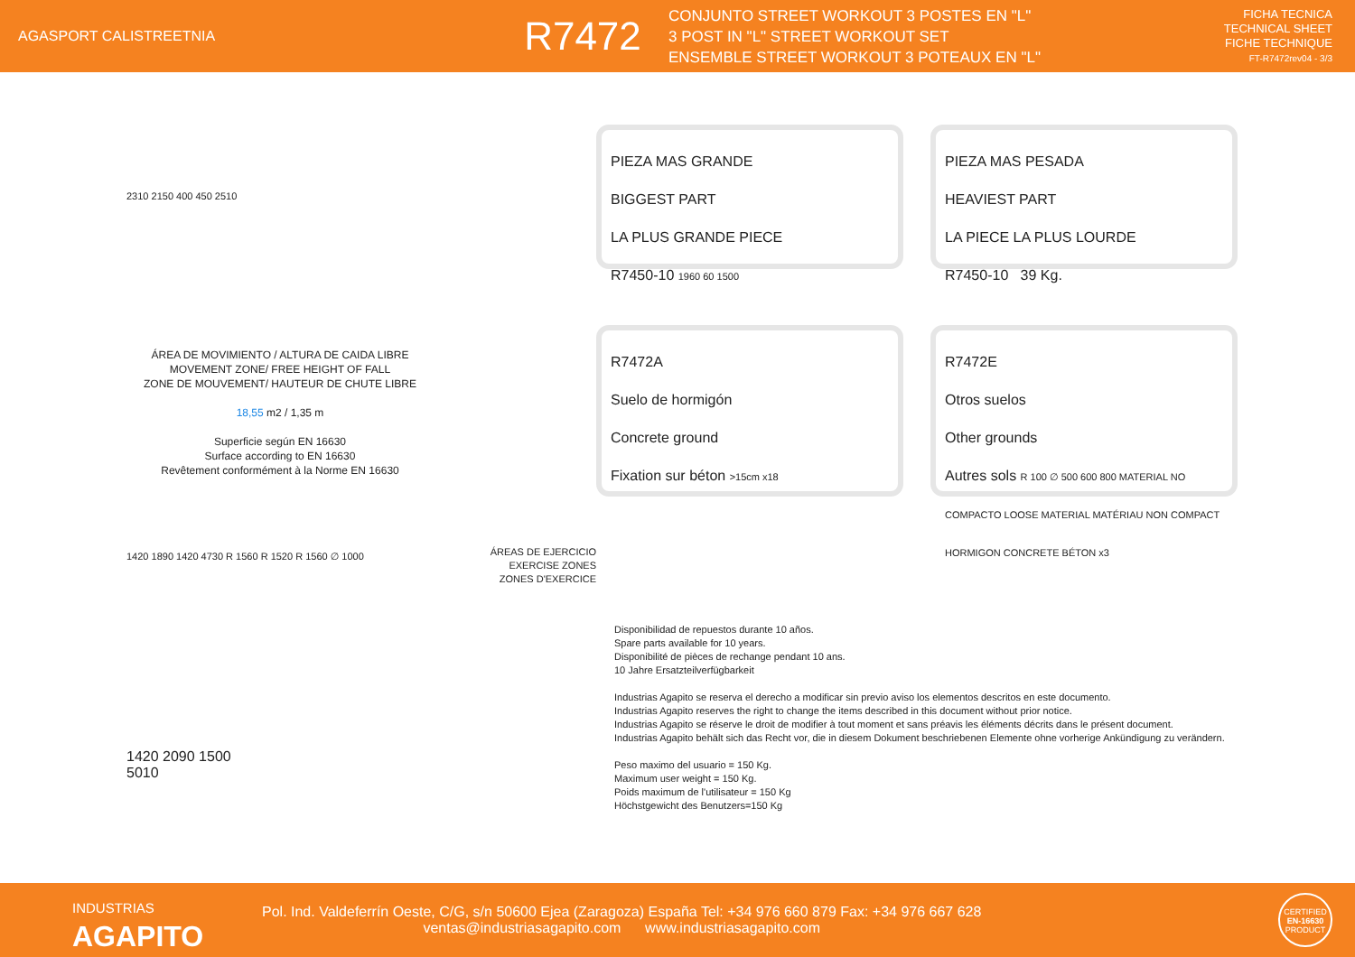AGASPORT CALISTREETNIA
R7472
CONJUNTO STREET WORKOUT 3 POSTES EN "L"
3 POST IN "L" STREET WORKOUT SET
ENSEMBLE STREET WORKOUT 3 POTEAUX EN "L"
FICHA TECNICA
TECHNICAL SHEET
FICHE TECHNIQUE
FT-R7472rev04 - 3/3
2310 2150 400 450 2510
ÁREA DE MOVIMIENTO / ALTURA DE CAIDA LIBRE
MOVEMENT ZONE/ FREE HEIGHT OF FALL
ZONE DE MOUVEMENT/ HAUTEUR DE CHUTE LIBRE
18,55 m2 / 1,35 m
Superficie según EN 16630
Surface according to EN 16630
Revêtement conformément à la Norme EN 16630
1420 1890 1420 4730 R 1560 R 1520 R 1560 ∅ 1000
ÁREAS DE EJERCICIO
EXERCISE ZONES
ZONES D'EXERCICE
1420 2090 1500
5010
PIEZA MAS GRANDE
BIGGEST PART
LA PLUS GRANDE PIECE
R7450-10 1960 60 1500
PIEZA MAS PESADA
HEAVIEST PART
LA PIECE LA PLUS LOURDE
R7450-10 39 Kg.
R7472A
Suelo de hormigón
Concrete ground
Fixation sur béton >15cm x18
R7472E
Otros suelos
Other grounds
Autres sols R 100 ∅ 500 600 800 MATERIAL NO COMPACTO LOOSE MATERIAL MATÉRIAU NON COMPACT HORMIGON CONCRETE BÉTON x3
Disponibilidad de repuestos durante 10 años.
Spare parts available for 10 years.
Disponibilité de pièces de rechange pendant 10 ans.
10 Jahre Ersatzteilverfügbarkeit
Industrias Agapito se reserva el derecho a modificar sin previo aviso los elementos descritos en este documento.
Industrias Agapito reserves the right to change the items described in this document without prior notice.
Industrias Agapito se réserve le droit de modifier à tout moment et sans préavis les éléments décrits dans le présent document.
Industrias Agapito behält sich das Recht vor, die in diesem Dokument beschriebenen Elemente ohne vorherige Ankündigung zu verändern.
Peso maximo del usuario = 150 Kg.
Maximum user weight = 150 Kg.
Poids maximum de l'utilisateur = 150 Kg
Höchstgewicht des Benutzers=150 Kg
INDUSTRIAS
AGAPITO
Pol. Ind. Valdeferrín Oeste, C/G, s/n 50600 Ejea (Zaragoza) España Tel: +34 976 660 879 Fax: +34 976 667 628
ventas@industriasagapito.com www.industriasagapito.com
CERTIFIED
EN-16630
PRODUCT